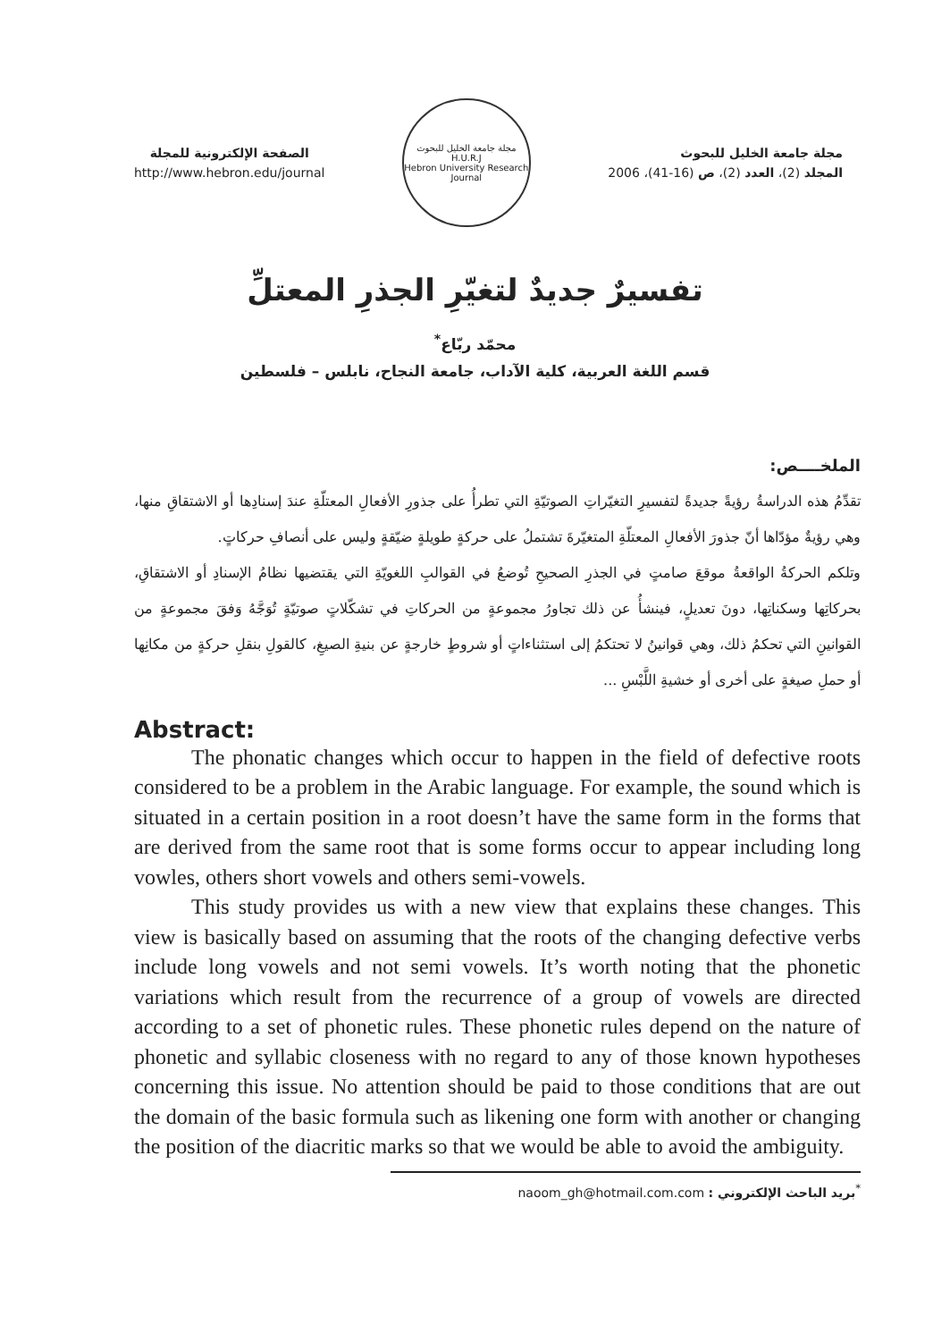الصفحة الإلكترونية للمجلة
http://www.hebron.edu/journal
مجلة جامعة الخليل للبحوث
H.U.R.J
Hebron University Research Journal
مجلة جامعة الخليل للبحوث
المجلد (2)، العدد (2)، ص (16-41)، 2006
تفسيرٌ جديدٌ لتغيّرِ الجذرِ المعتلِّ
محمّد ربّاع<sup>*</sup>
قسم اللغة العربية، كلية الآداب، جامعة النجاح، نابلس – فلسطين
الملخــــص:
تقدِّمُ هذه الدراسةُ رؤيةً جديدةً لتفسيرِ التغيّراتِ الصوتيّةِ التي تطرأُ على جذورِ الأفعالِ المعتلّةِ عندَ إسنادِها أو الاشتقاقِ منها، وهي رؤيةٌ مؤدّاها أنّ جذورَ الأفعالِ المعتلّةِ المتغيّرةَ تشتملُ على حركةٍ طويلةٍ ضيّقةٍ وليس على أنصافِ حركاتٍ.
وتلكم الحركةُ الواقعةُ موقعَ صامتٍ في الجذرِ الصحيحِ تُوضعُ في القوالبِ اللغويّةِ التي يقتضيها نظامُ الإسنادِ أو الاشتقاقِ، بحركاتِها وسكناتِها، دونَ تعديلٍ، فينشأُ عن ذلك تجاورُ مجموعةٍ من الحركاتِ في تشكّلاتٍ صوتيّةٍ تُوَجَّهُ وَفقَ مجموعةٍ من القوانينِ التي تحكمُ ذلك، وهي قوانينُ لا تحتكمُ إلى استثناءاتٍ أو شروطٍ خارجةٍ عن بنيةِ الصيغِ، كالقولِ بنقلِ حركةٍ من مكانِها أو حملِ صيغةٍ على أخرى أو خشيةِ اللَّبْسِ ...
Abstract:
The phonatic changes which occur to happen in the field of defective roots considered to be a problem in the Arabic language. For example, the sound which is situated in a certain position in a root doesn’t have the same form in the forms that are derived from the same root that is some forms occur to appear including long vowles, others short vowels and others semi-vowels.
This study provides us with a new view that explains these changes. This view is basically based on assuming that the roots of the changing defective verbs include long vowels and not semi vowels. It’s worth noting that the phonetic variations which result from the recurrence of a group of vowels are directed according to a set of phonetic rules. These phonetic rules depend on the nature of phonetic and syllabic closeness with no regard to any of those known hypotheses concerning this issue. No attention should be paid to those conditions that are out the domain of the basic formula such as likening one form with another or changing the position of the diacritic marks so that we would be able to avoid the ambiguity.
<sup>*</sup> بريد الباحث الإلكتروني : naoom_gh@hotmail.com.com